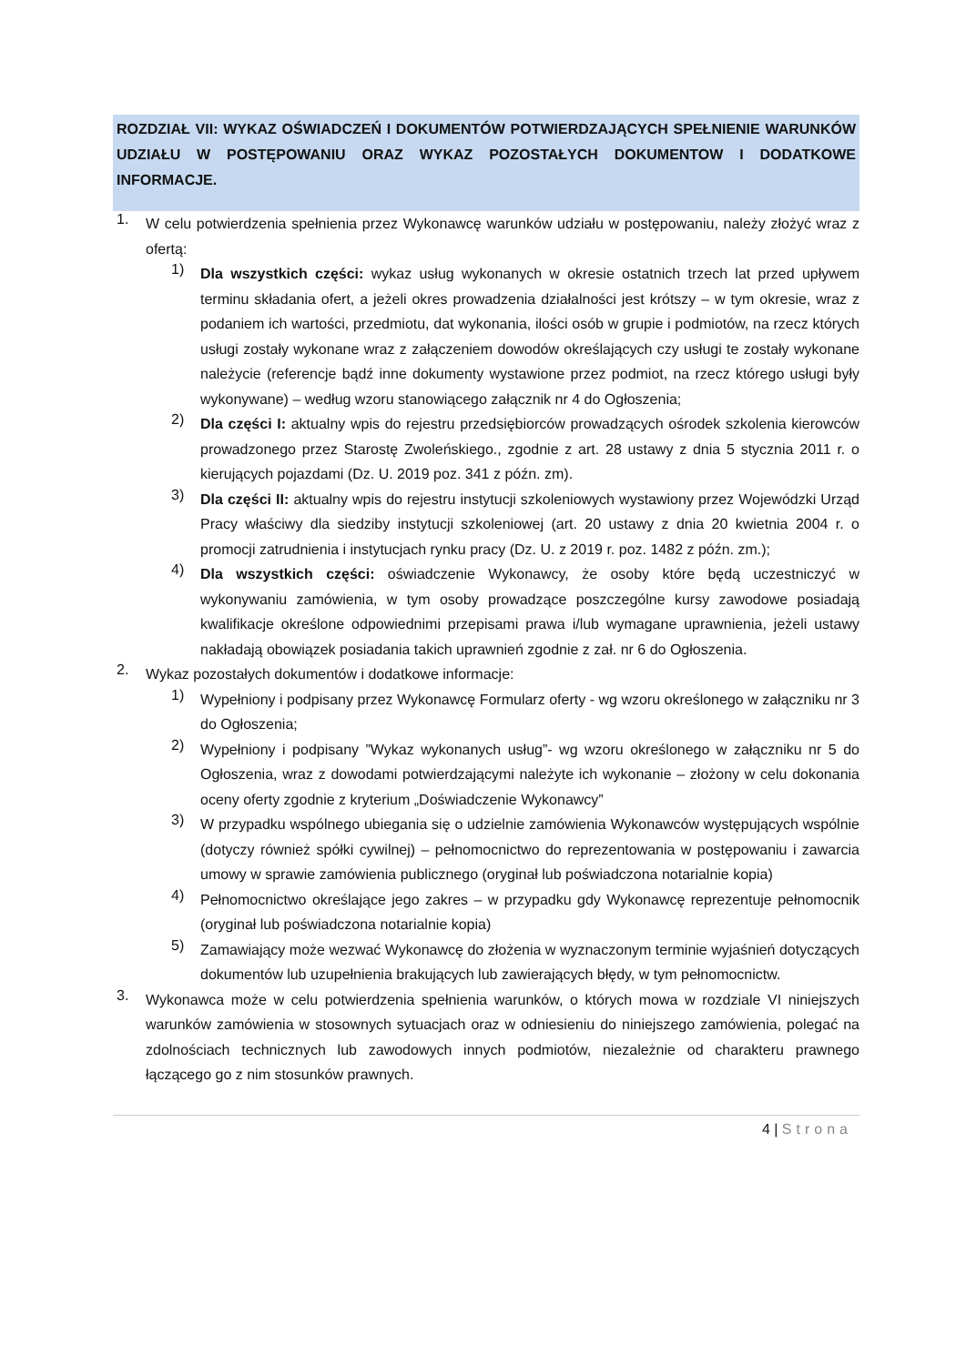ROZDZIAŁ VII: WYKAZ OŚWIADCZEŃ I DOKUMENTÓW POTWIERDZAJĄCYCH SPEŁNIENIE WARUNKÓW UDZIAŁU W POSTĘPOWANIU ORAZ WYKAZ POZOSTAŁYCH DOKUMENTOW I DODATKOWE INFORMACJE.
1.
W celu potwierdzenia spełnienia przez Wykonawcę warunków udziału w postępowaniu, należy złożyć wraz z ofertą:
1)
Dla wszystkich części: wykaz usług wykonanych w okresie ostatnich trzech lat przed upływem terminu składania ofert, a jeżeli okres prowadzenia działalności jest krótszy – w tym okresie, wraz z podaniem ich wartości, przedmiotu, dat wykonania, ilości osób w grupie i podmiotów, na rzecz których usługi zostały wykonane wraz z załączeniem dowodów określających czy usługi te zostały wykonane należycie (referencje bądź inne dokumenty wystawione przez podmiot, na rzecz którego usługi były wykonywane) – według wzoru stanowiącego załącznik nr 4 do Ogłoszenia;
2)
Dla części I: aktualny wpis do rejestru przedsiębiorców prowadzących ośrodek szkolenia kierowców prowadzonego przez Starostę Zwoleńskiego., zgodnie z art. 28 ustawy z dnia 5 stycznia 2011 r. o kierujących pojazdami (Dz. U. 2019 poz. 341 z późn. zm).
3)
Dla części II: aktualny wpis do rejestru instytucji szkoleniowych wystawiony przez Wojewódzki Urząd Pracy właściwy dla siedziby instytucji szkoleniowej (art. 20 ustawy z dnia 20 kwietnia 2004 r. o promocji zatrudnienia i instytucjach rynku pracy (Dz. U. z 2019 r. poz. 1482 z późn. zm.);
4)
Dla wszystkich części: oświadczenie Wykonawcy, że osoby które będą uczestniczyć w wykonywaniu zamówienia, w tym osoby prowadzące poszczególne kursy zawodowe posiadają kwalifikacje określone odpowiednimi przepisami prawa i/lub wymagane uprawnienia, jeżeli ustawy nakładają obowiązek posiadania takich uprawnień zgodnie z zał. nr 6 do Ogłoszenia.
2.
Wykaz pozostałych dokumentów i dodatkowe informacje:
1)
Wypełniony i podpisany przez Wykonawcę Formularz oferty - wg wzoru określonego w załączniku nr 3 do Ogłoszenia;
2)
Wypełniony i podpisany ”Wykaz wykonanych usług”- wg wzoru określonego w załączniku nr 5 do Ogłoszenia, wraz z dowodami potwierdzającymi należyte ich wykonanie – złożony w celu dokonania oceny oferty zgodnie z kryterium „Doświadczenie Wykonawcy”
3)
W przypadku wspólnego ubiegania się o udzielnie zamówienia Wykonawców występujących wspólnie (dotyczy również spółki cywilnej) – pełnomocnictwo do reprezentowania w postępowaniu i zawarcia umowy w sprawie zamówienia publicznego (oryginał lub poświadczona notarialnie kopia)
4)
Pełnomocnictwo określające jego zakres – w przypadku gdy Wykonawcę reprezentuje pełnomocnik (oryginał lub poświadczona notarialnie kopia)
5)
Zamawiający może wezwać Wykonawcę do złożenia w wyznaczonym terminie wyjaśnień dotyczących dokumentów lub uzupełnienia brakujących lub zawierających błędy, w tym pełnomocnictw.
3.
Wykonawca może w celu potwierdzenia spełnienia warunków, o których mowa w rozdziale VI niniejszych warunków zamówienia w stosownych sytuacjach oraz w odniesieniu do niniejszego zamówienia, polegać na zdolnościach technicznych lub zawodowych innych podmiotów, niezależnie od charakteru prawnego łączącego go z nim stosunków prawnych.
4 | Strona